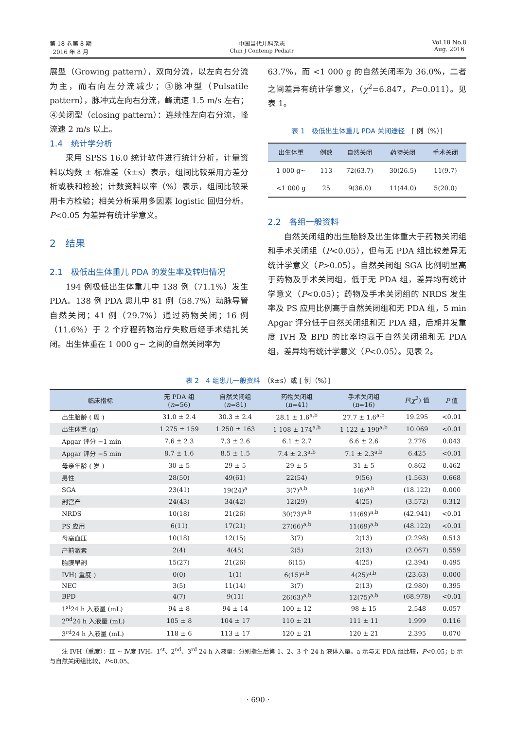第 18 卷第 8 期
2016 年 8 月
中国当代儿科杂志
Chin J Contemp Pediatr
Vol.18 No.8
Aug. 2016
展型（Growing pattern），双向分流，以左向右分流为主，而右向左分流减少；③脉冲型（Pulsatile pattern），脉冲式左向右分流，峰流速 1.5 m/s 左右；④关闭型（closing pattern）：连续性左向右分流，峰流速 2 m/s 以上。
1.4　统计学分析
采用 SPSS 16.0 统计软件进行统计分析，计量资料以均数 ± 标准差（x̄±s）表示，组间比较采用方差分析或秩和检验；计数资料以率（%）表示，组间比较采用卡方检验；相关分析采用多因素 logistic 回归分析。P<0.05 为差异有统计学意义。
2　结果
2.1　极低出生体重儿 PDA 的发生率及转归情况
194 例极低出生体重儿中 138 例（71.1%）发生 PDA。138 例 PDA 患儿中 81 例（58.7%）动脉导管自然关闭；41 例（29.7%）通过药物关闭；16 例（11.6%）于 2 个疗程药物治疗失败后经手术结扎关闭。出生体重在 1 000 g~ 之间的自然关闭率为
63.7%，而 <1 000 g 的自然关闭率为 36.0%，二者之间差异有统计学意义，（χ<sup>2</sup>=6.847，P=0.011）。见表 1。
表 1　极低出生体重儿 PDA 关闭途径　[ 例（%）]
| 出生体重 | 例数 | 自然关闭 | 药物关闭 | 手术关闭 |
| --- | --- | --- | --- | --- |
| 1 000 g~ | 113 | 72(63.7) | 30(26.5) | 11(9.7) |
| <1 000 g | 25 | 9(36.0) | 11(44.0) | 5(20.0) |
2.2　各组一般资料
自然关闭组的出生胎龄及出生体重大于药物关闭组和手术关闭组（P<0.05），但与无 PDA 组比较差异无统计学意义（P>0.05）。自然关闭组 SGA 比例明显高于药物及手术关闭组，低于无 PDA 组，差异均有统计学意义（P<0.05）；药物及手术关闭组的 NRDS 发生率及 PS 应用比例高于自然关闭组和无 PDA 组，5 min Apgar 评分低于自然关闭组和无 PDA 组，后期并发重度 IVH 及 BPD 的比率均高于自然关闭组和无 PDA 组，差异均有统计学意义（P<0.05）。见表 2。
表 2　4 组患儿一般资料　（x̄±s）或 [ 例（%）]
| 临床指标 | 无 PDA 组 ( n =56) | 自然关闭组 ( n =81) | 药物关闭组 ( n =41) | 手术关闭组 ( n =16) | F ( χ<sup>2</sup>) 值 | P 值 |
| --- | --- | --- | --- | --- | --- | --- |
| 出生胎龄 ( 周 ) | 31.0 ± 2.4 | 30.3 ± 2.4 | 28.1 ± 1.6<sup>a,b</sup> | 27.7 ± 1.6<sup>a,b</sup> | 19.295 | <0.01 |
| 出生体重 (g) | 1 275 ± 159 | 1 250 ± 163 | 1 108 ± 174<sup>a,b</sup> | 1 122 ± 190<sup>a,b</sup> | 10.069 | <0.01 |
| Apgar 评分 −1 min | 7.6 ± 2.3 | 7.3 ± 2.6 | 6.1 ± 2.7 | 6.6 ± 2.6 | 2.776 | 0.043 |
| Apgar 评分 −5 min | 8.7 ± 1.6 | 8.5 ± 1.5 | 7.4 ± 2.3<sup>a,b</sup> | 7.1 ± 2.3<sup>a,b</sup> | 6.425 | <0.01 |
| 母亲年龄 ( 岁 ) | 30 ± 5 | 29 ± 5 | 29 ± 5 | 31 ± 5 | 0.862 | 0.462 |
| 男性 | 28(50) | 49(61) | 22(54) | 9(56) | (1.563) | 0.668 |
| SGA | 23(41) | 19(24)<sup>a</sup> | 3(7)<sup>a,b</sup> | 1(6)<sup>a,b</sup> | (18.122) | 0.000 |
| 剖宫产 | 24(43) | 34(42) | 12(29) | 4(25) | (3.572) | 0.312 |
| NRDS | 10(18) | 21(26) | 30(73)<sup>a,b</sup> | 11(69)<sup>a,b</sup> | (42.941) | <0.01 |
| PS 应用 | 6(11) | 17(21) | 27(66)<sup>a,b</sup> | 11(69)<sup>a,b</sup> | (48.122) | <0.01 |
| 母高血压 | 10(18) | 12(15) | 3(7) | 2(13) | (2.298) | 0.513 |
| 产前激素 | 2(4) | 4(45) | 2(5) | 2(13) | (2.067) | 0.559 |
| 胎膜早剖 | 15(27) | 21(26) | 6(15) | 4(25) | (2.394) | 0.495 |
| IVH( 重度 ) | 0(0) | 1(1) | 6(15)<sup>a,b</sup> | 4(25)<sup>a,b</sup> | (23.63) | 0.000 |
| NEC | 3(5) | 11(14) | 3(7) | 2(13) | (2.980) | 0.395 |
| BPD | 4(7) | 9(11) | 26(63)<sup>a,b</sup> | 12(75)<sup>a,b</sup> | (68.978) | <0.01 |
| 1<sup>st</sup>24 h 入液量 (mL) | 94 ± 8 | 94 ± 14 | 100 ± 12 | 98 ± 15 | 2.548 | 0.057 |
| 2<sup>nd</sup>24 h 入液量 (mL) | 105 ± 8 | 104 ± 17 | 110 ± 21 | 111 ± 11 | 1.999 | 0.116 |
| 3<sup>rd</sup>24 h 入液量 (mL) | 118 ± 6 | 113 ± 17 | 120 ± 21 | 120 ± 21 | 2.395 | 0.070 |
　　注 IVH（重度）：Ⅲ ~ Ⅳ度 IVH。1<sup>st</sup>、2<sup>nd</sup>、3<sup>rd</sup> 24 h 入液量：分别指生后第 1、2、3 个 24 h 液体入量。a 示与无 PDA 组比较，P<0.05；b 示与自然关闭组比较，P<0.05。
· 690 ·